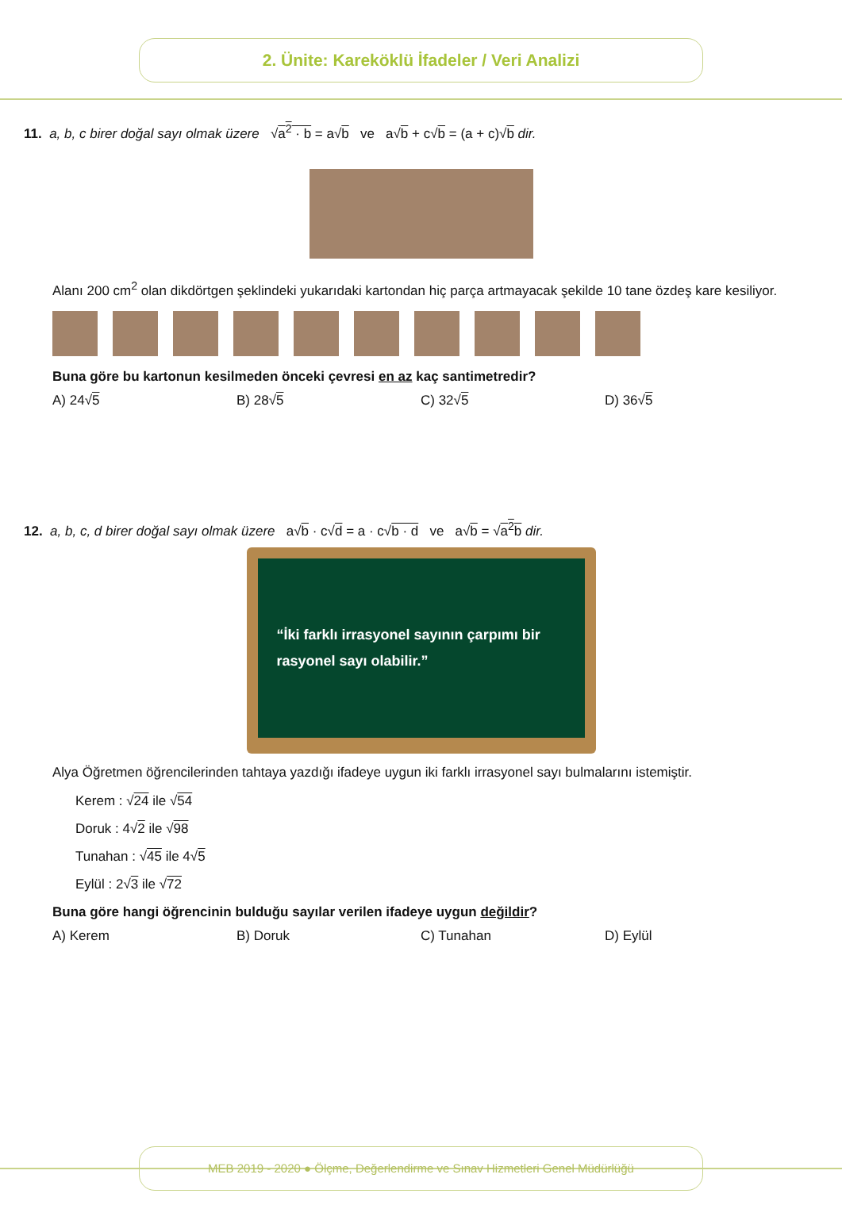2. Ünite: Kareköklü İfadeler / Veri Analizi
11. a, b, c birer doğal sayı olmak üzere √a<sup>2</sup> · b = a√b ve a√b + c√b = (a + c)√b dir.
Alanı 200 cm<sup>2</sup> olan dikdörtgen şeklindeki yukarıdaki kartondan hiç parça artmayacak şekilde 10 tane özdeş kare kesiliyor.
Buna göre bu kartonun kesilmeden önceki çevresi en az kaç santimetredir?
A) 24√5 B) 28√5 C) 32√5 D) 36√5
12. a, b, c, d birer doğal sayı olmak üzere a√b · c√d = a · c√b · d ve a√b = √a<sup>2</sup>b dir.
“İki farklı irrasyonel sayının çarpımı bir rasyonel sayı olabilir.”
Alya Öğretmen öğrencilerinden tahtaya yazdığı ifadeye uygun iki farklı irrasyonel sayı bulmalarını istemiştir.
Kerem : √24 ile √54
Doruk : 4√2 ile √98
Tunahan : √45 ile 4√5
Eylül : 2√3 ile √72
Buna göre hangi öğrencinin bulduğu sayılar verilen ifadeye uygun değildir?
A) Kerem B) Doruk C) Tunahan D) Eylül
MEB 2019 - 2020 ● Ölçme, Değerlendirme ve Sınav Hizmetleri Genel Müdürlüğü